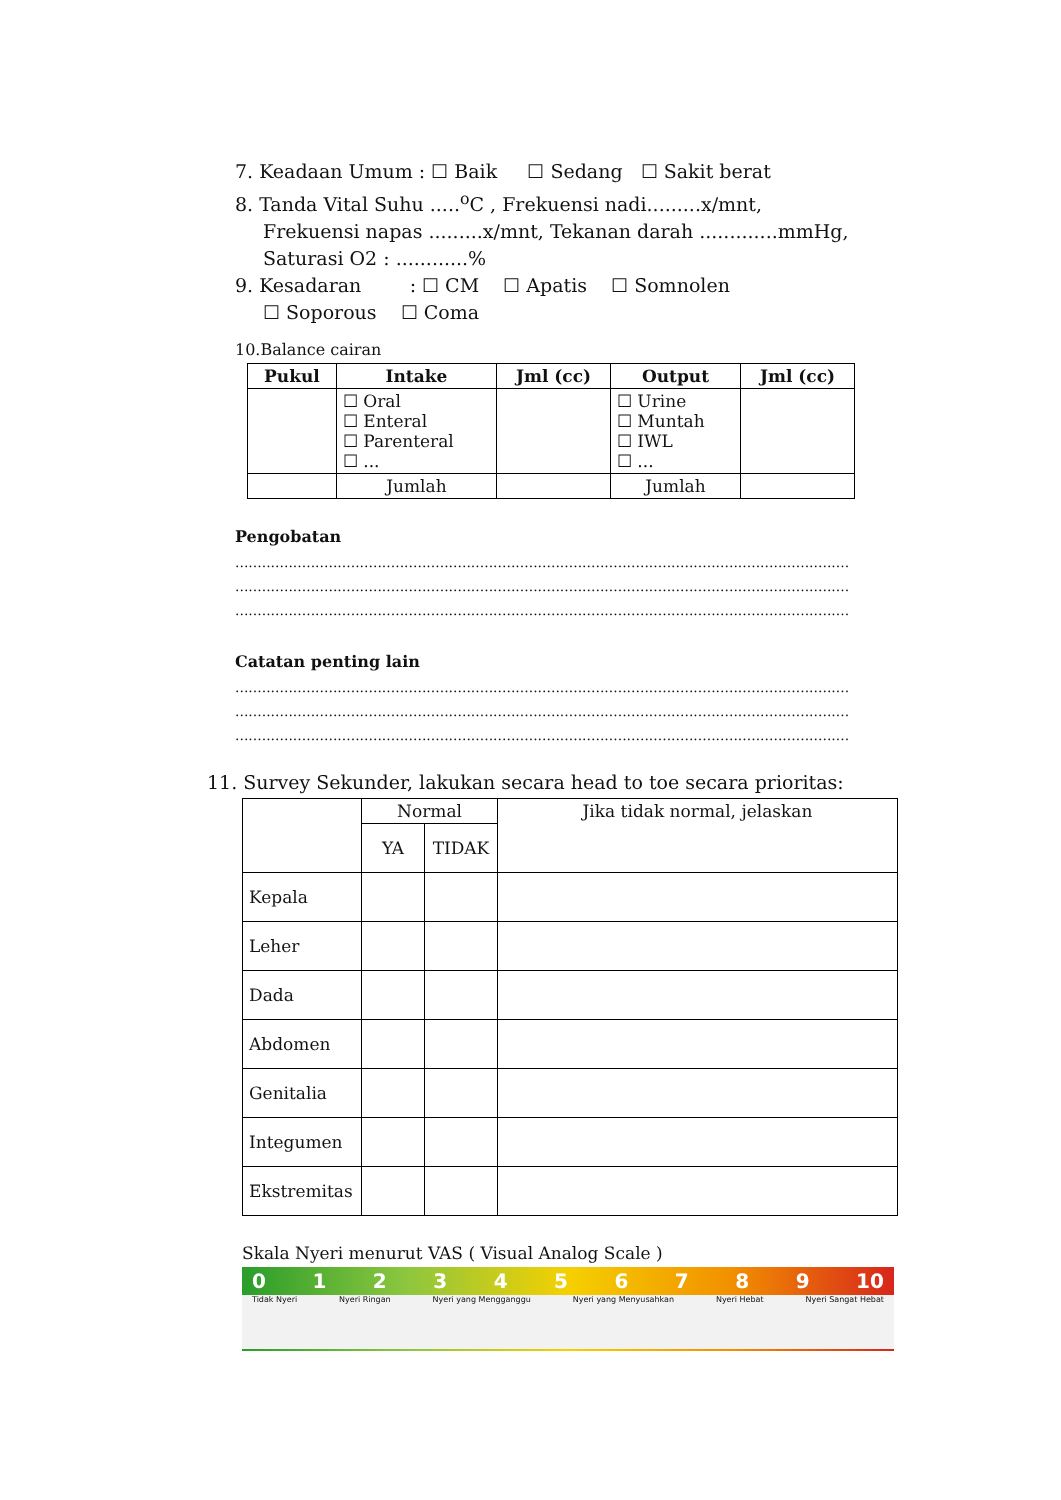7. Keadaan Umum : ☐ Baik ☐ Sedang ☐ Sakit berat
8. Tanda Vital Suhu .....<sup>o</sup>C , Frekuensi nadi.........x/mnt,
Frekuensi napas .........x/mnt, Tekanan darah .............mmHg,
Saturasi O2 : ............%
9. Kesadaran : ☐ CM ☐ Apatis ☐ Somnolen
☐ Soporous ☐ Coma
10.Balance cairan
| Pukul | Intake | Jml (cc) | Output | Jml (cc) |
| --- | --- | --- | --- | --- |
| | ☐ Oral ☐ Enteral ☐ Parenteral ☐ ... | | ☐ Urine ☐ Muntah ☐ IWL ☐ ... | |
| | Jumlah | | Jumlah | |
Pengobatan
..........................................................................................................................................
..........................................................................................................................................
..........................................................................................................................................
Catatan penting lain
..........................................................................................................................................
..........................................................................................................................................
..........................................................................................................................................
11. Survey Sekunder, lakukan secara head to toe secara prioritas:
| | Normal | | Jika tidak normal, jelaskan |
| | YA | TIDAK | |
| Kepala | | | |
| Leher | | | |
| Dada | | | |
| Abdomen | | | |
| Genitalia | | | |
| Integumen | | | |
| Ekstremitas | | | |
Skala Nyeri menurut VAS ( Visual Analog Scale )
0 1 2 3 4 5 6 7 8 9 10
Tidak Nyeri Nyeri Ringan Nyeri yang Mengganggu Nyeri yang Menyusahkan Nyeri Hebat Nyeri Sangat Hebat